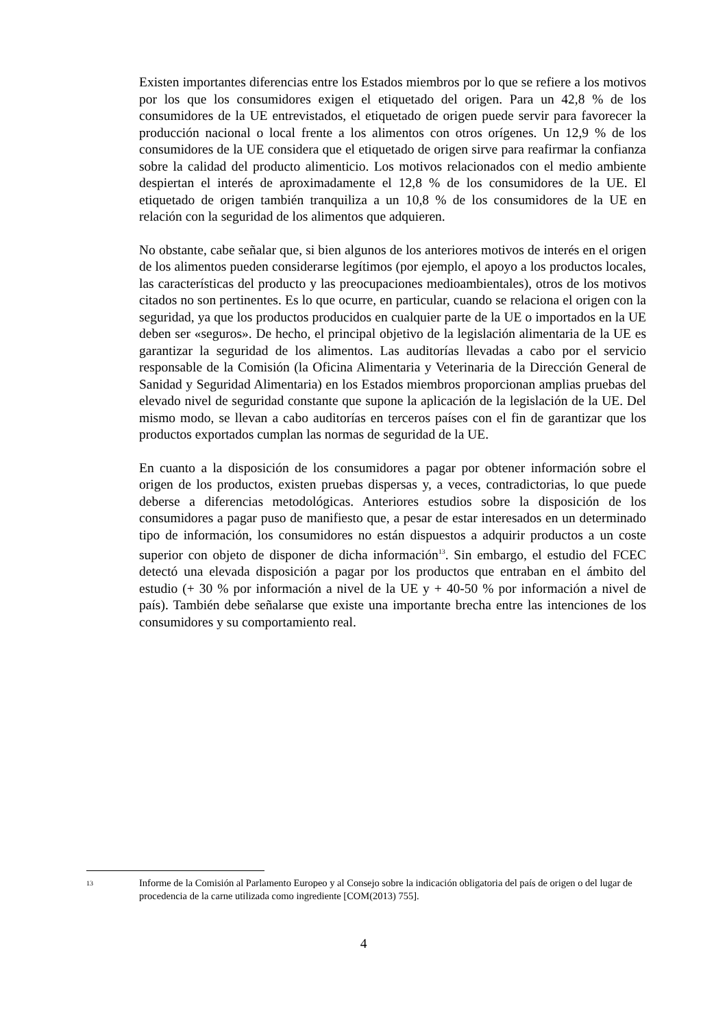Existen importantes diferencias entre los Estados miembros por lo que se refiere a los motivos por los que los consumidores exigen el etiquetado del origen. Para un 42,8 % de los consumidores de la UE entrevistados, el etiquetado de origen puede servir para favorecer la producción nacional o local frente a los alimentos con otros orígenes. Un 12,9 % de los consumidores de la UE considera que el etiquetado de origen sirve para reafirmar la confianza sobre la calidad del producto alimenticio. Los motivos relacionados con el medio ambiente despiertan el interés de aproximadamente el 12,8 % de los consumidores de la UE. El etiquetado de origen también tranquiliza a un 10,8 % de los consumidores de la UE en relación con la seguridad de los alimentos que adquieren.
No obstante, cabe señalar que, si bien algunos de los anteriores motivos de interés en el origen de los alimentos pueden considerarse legítimos (por ejemplo, el apoyo a los productos locales, las características del producto y las preocupaciones medioambientales), otros de los motivos citados no son pertinentes. Es lo que ocurre, en particular, cuando se relaciona el origen con la seguridad, ya que los productos producidos en cualquier parte de la UE o importados en la UE deben ser «seguros». De hecho, el principal objetivo de la legislación alimentaria de la UE es garantizar la seguridad de los alimentos. Las auditorías llevadas a cabo por el servicio responsable de la Comisión (la Oficina Alimentaria y Veterinaria de la Dirección General de Sanidad y Seguridad Alimentaria) en los Estados miembros proporcionan amplias pruebas del elevado nivel de seguridad constante que supone la aplicación de la legislación de la UE. Del mismo modo, se llevan a cabo auditorías en terceros países con el fin de garantizar que los productos exportados cumplan las normas de seguridad de la UE.
En cuanto a la disposición de los consumidores a pagar por obtener información sobre el origen de los productos, existen pruebas dispersas y, a veces, contradictorias, lo que puede deberse a diferencias metodológicas. Anteriores estudios sobre la disposición de los consumidores a pagar puso de manifiesto que, a pesar de estar interesados en un determinado tipo de información, los consumidores no están dispuestos a adquirir productos a un coste superior con objeto de disponer de dicha información<sup>13</sup>. Sin embargo, el estudio del FCEC detectó una elevada disposición a pagar por los productos que entraban en el ámbito del estudio (+ 30 % por información a nivel de la UE y + 40-50 % por información a nivel de país). También debe señalarse que existe una importante brecha entre las intenciones de los consumidores y su comportamiento real.
13
Informe de la Comisión al Parlamento Europeo y al Consejo sobre la indicación obligatoria del país de origen o del lugar de procedencia de la carne utilizada como ingrediente [COM(2013) 755].
4